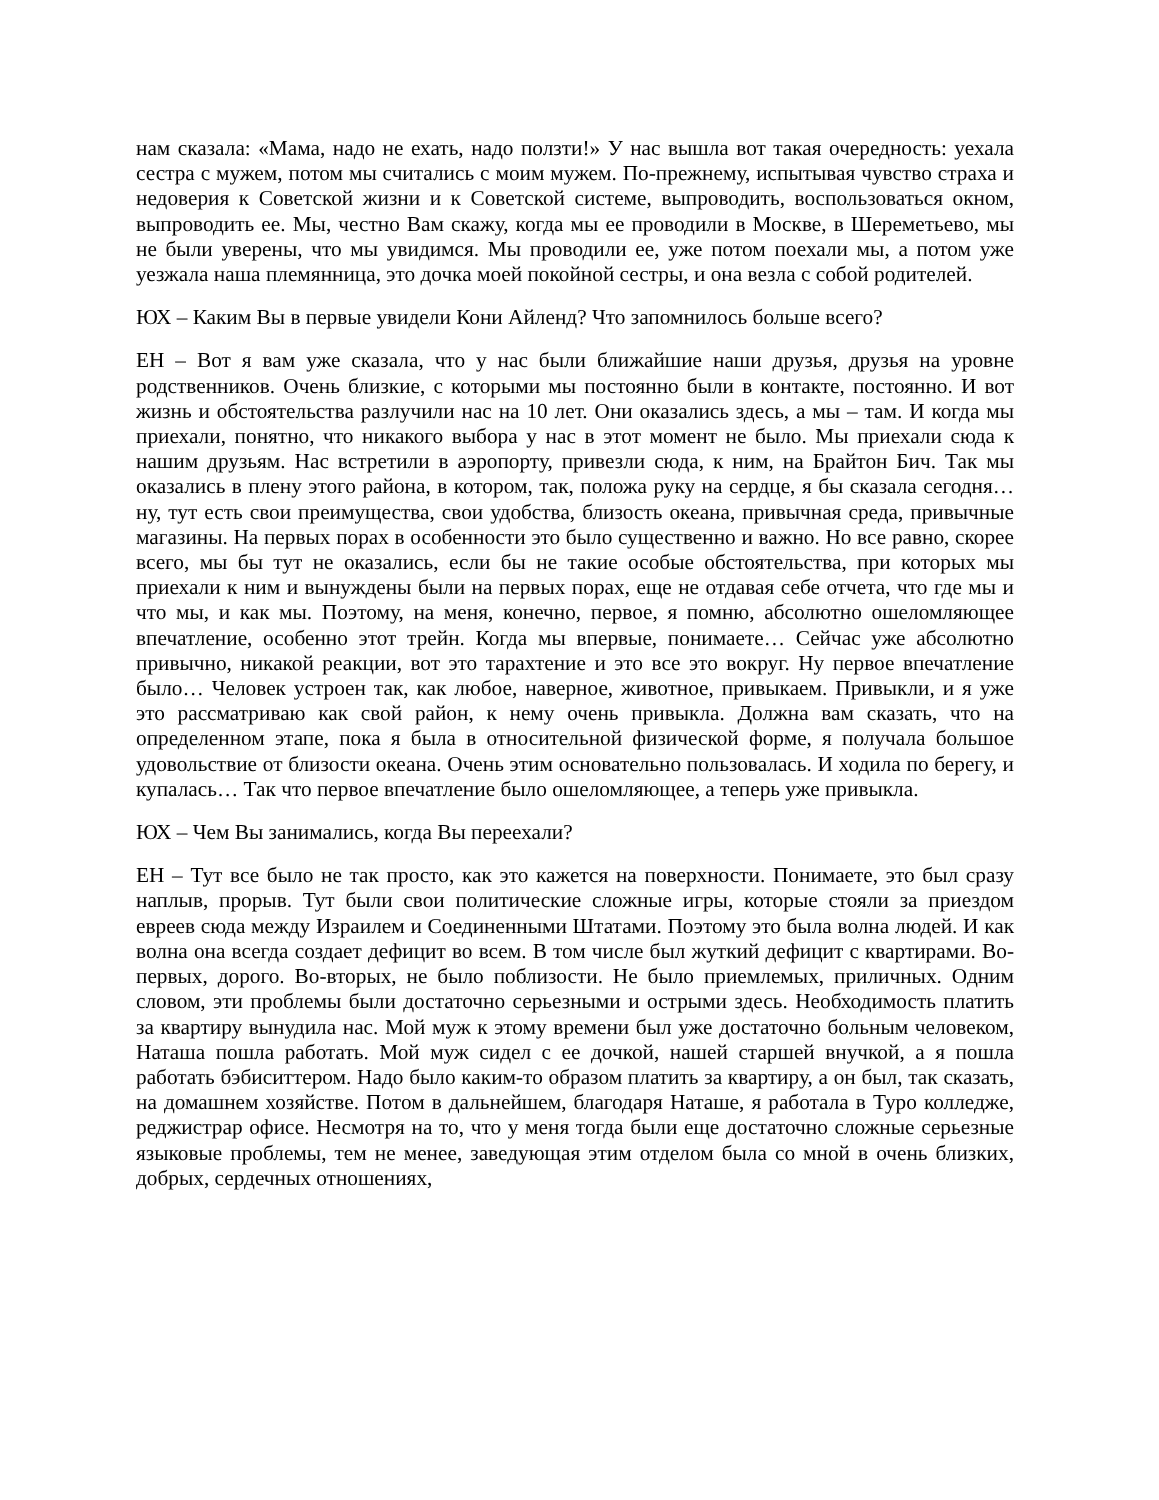нам сказала: «Мама, надо не ехать, надо ползти!» У нас вышла вот такая очередность: уехала сестра с мужем, потом мы считались с моим мужем. По-прежнему, испытывая чувство страха и недоверия к Советской жизни и к Советской системе, выпроводить, воспользоваться окном, выпроводить ее. Мы, честно Вам скажу, когда мы ее проводили в Москве, в Шереметьево, мы не были уверены, что мы увидимся. Мы проводили ее, уже потом поехали мы, а потом уже уезжала наша племянница, это дочка моей покойной сестры, и она везла с собой родителей.
ЮХ – Каким Вы в первые увидели Кони Айленд? Что запомнилось больше всего?
ЕН – Вот я вам уже сказала, что у нас были ближайшие наши друзья, друзья на уровне родственников. Очень близкие, с которыми мы постоянно были в контакте, постоянно. И вот жизнь и обстоятельства разлучили нас на 10 лет. Они оказались здесь, а мы – там. И когда мы приехали, понятно, что никакого выбора у нас в этот момент не было. Мы приехали сюда к нашим друзьям. Нас встретили в аэропорту, привезли сюда, к ним, на Брайтон Бич. Так мы оказались в плену этого района, в котором, так, положа руку на сердце, я бы сказала сегодня… ну, тут есть свои преимущества, свои удобства, близость океана, привычная среда, привычные магазины. На первых порах в особенности это было существенно и важно. Но все равно, скорее всего, мы бы тут не оказались, если бы не такие особые обстоятельства, при которых мы приехали к ним и вынуждены были на первых порах, еще не отдавая себе отчета, что где мы и что мы, и как мы. Поэтому, на меня, конечно, первое, я помню, абсолютно ошеломляющее впечатление, особенно этот трейн. Когда мы впервые, понимаете… Сейчас уже абсолютно привычно, никакой реакции, вот это тарахтение и это все это вокруг. Ну первое впечатление было… Человек устроен так, как любое, наверное, животное, привыкаем. Привыкли, и я уже это рассматриваю как свой район, к нему очень привыкла. Должна вам сказать, что на определенном этапе, пока я была в относительной физической форме, я получала большое удовольствие от близости океана. Очень этим основательно пользовалась. И ходила по берегу, и купалась… Так что первое впечатление было ошеломляющее, а теперь уже привыкла.
ЮХ – Чем Вы занимались, когда Вы переехали?
ЕН – Тут все было не так просто, как это кажется на поверхности. Понимаете, это был сразу наплыв, прорыв. Тут были свои политические сложные игры, которые стояли за приездом евреев сюда между Израилем и Соединенными Штатами. Поэтому это была волна людей. И как волна она всегда создает дефицит во всем. В том числе был жуткий дефицит с квартирами. Во-первых, дорого. Во-вторых, не было поблизости. Не было приемлемых, приличных. Одним словом, эти проблемы были достаточно серьезными и острыми здесь. Необходимость платить за квартиру вынудила нас. Мой муж к этому времени был уже достаточно больным человеком, Наташа пошла работать. Мой муж сидел с ее дочкой, нашей старшей внучкой, а я пошла работать бэбиситтером. Надо было каким-то образом платить за квартиру, а он был, так сказать, на домашнем хозяйстве. Потом в дальнейшем, благодаря Наташе, я работала в Туро колледже, реджистрар офисе. Несмотря на то, что у меня тогда были еще достаточно сложные серьезные языковые проблемы, тем не менее, заведующая этим отделом была со мной в очень близких, добрых, сердечных отношениях,